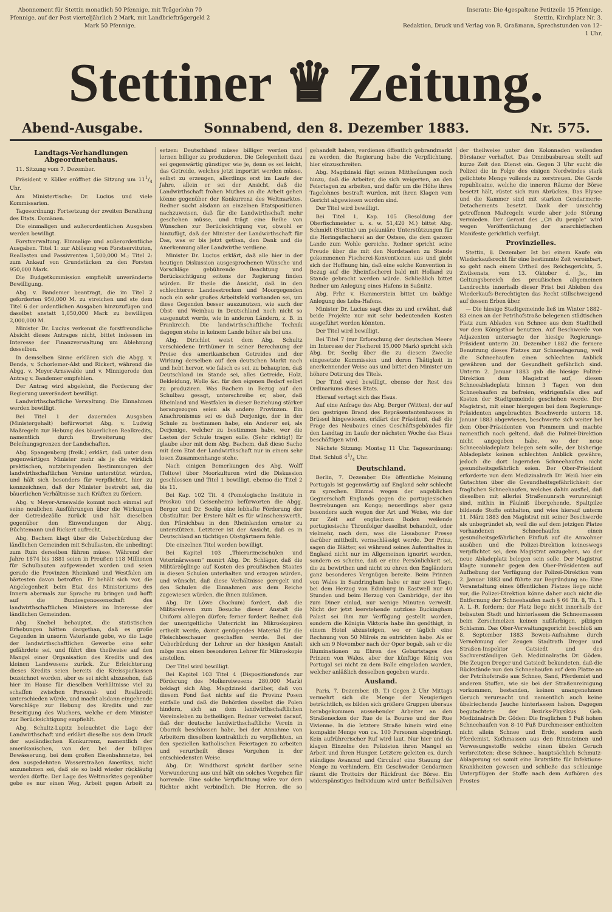Abonnement für Stettin monatlich 50 Pfennige, mit Trägerlohn 70 Pfennige, auf der Post vierteljährlich 2 Mark, mit Landbriefträgergeld 2 Mark 50 Pfennige.
Inserate: Die 4gespaltene Petitzeile 15 Pfennige.
Stettin, Kirchplatz Nr. 3.
Redaktion, Druck und Verlag von R. Graßmann, Sprechstunden von 12–1 Uhr.
Stettiner ♛ Zeitung.
Abend-Ausgabe. Sonnabend, den 8. Dezember 1883. Nr. 575.
Landtags-Verhandlungen
Abgeordnetenhaus.
11. Sitzung vom 7. Dezember.
Präsident v. Köller eröffnet die Sitzung um 111/4 Uhr.
Am Ministertische: Dr. Lucius und viele Kommissarien.
Tagesordnung: Fortsetzung der zweiten Berathung des Etats. Domänen.
Die einmaligen und außerordentlichen Ausgaben werden bewilligt.
Forstverwaltung. Einmalige und außerordentliche Ausgaben. Titel 1: zur Ablösung von Forstservituten, Reallasten und Passivrenten 1,500,000 M.; Titel 2: zum Ankauf von Grundstücken zu den Forsten 950,000 Mark.
Die Budgetkommission empfiehlt unveränderte Bewilligung.
Abg. v. Bandemer beantragt, die im Titel 2 geforderten 950,000 M. zu streichen und ste dem Titel 6 der ordentlichen Ausgaben hinzuzufügen und daselbst anstatt 1,050,000 Mark zu bewilligen 2,000,000 M.
Minister Dr. Lucius verkennt die forstfreundliche Absicht dieses Antrages nicht, bittet indessen im Interesse der Finanzverwaltung um Ablehnung desselben.
In demselben Sinne erklären sich die Abgg. v. Benda, v. Schorlemer-Alst und Rickert, während die Abgg. v. Meyer-Arnswalde und v. Minnigerode den Antrag v. Bandemer empfehlen.
Der Antrag wird abgelehnt, die Forderung der Regierung unverändert bewilligt.
Landwirthschaftliche Verwaltung. Die Einnahmen werden bewilligt.
Bei Titel 1 der dauernden Ausgaben (Ministergehalt) befürwortet Abg. v. Ludwig Maßregeln zur Hebung des bäuerlichen Realkredits, namentlich durch Erweiterung der Beleihungsgrenzen der Landschaften.
Abg. Spangenberg (freik.) erklärt, daß unter dem gegenwärtigen Minister mehr als je die wirklich praktischen, nutzbringenden Bestimmungen der landwirthschaftlichen Vereine unterstützt würden, und hält sich besonders für verpflichtet, hier zu kennzeichnen, daß der Minister bestrebt sei, die bäuerlichen Verhältnisse nach Kräften zu fördern.
Abg. v. Meyer-Arnswalde kommt noch einmal auf seine neulichen Ausführungen über die Wirkungen der Getreidezölle zurück und hält dieselben gegenüber den Einwendungen der Abgg. Büchtemann und Rickert aufrecht.
Abg. Bachem klagt über die Ueberbürdung der ländlichen Gemeinden mit Schullasten, die unbedingt zum Ruin derselben führen müsse. Während der Jahre 1874 bis 1881 seien in Preußen 118 Millionen für Schulbauten aufgewendet worden und seien gerade die Provinzen Rheinland und Westfalen am härtesten davon betroffen. Er behält sich vor, die Angelegenheit beim Etat des Ministeriums des Innern abermals zur Sprache zu bringen und hofft auf die Bundesgenossenschaft des landwirthschaftlichen Ministers im Interesse der ländlichen Gemeinden.
Abg. Knebel behauptet, die statistischen Erhebungen hätten dargethan, daß es große Gegenden in unserm Vaterlande gebe, wo die Lage der landwirthschaftlichen Gewerbe eine sehr gefährdete sei, und führt dies theilweise auf den Mangel einer Organisation des Kredits und des kleinen Landwesens zurück. Zur Erleichterung dieses Kredits seien bereits die Kreissparkassen bezeichnet worden, aber es sei nicht abzusehen, daß hier im Hause für dieselben Verhältnisse viel zu schaffen zwischen Personal- und Realkredit unterschieden würde, und macht alsdann eingehende Vorschläge zur Hebung des Kredits und zur Beseitigung des Wuchers, welche er dem Minister zur Berücksichtigung empfiehlt.
Abg. Schultz-Lupitz beleuchtet die Lage der Landwirthschaft und erklärt dieselbe aus dem Druck der ausländischen Konkurrenz, namentlich der amerikanischen, von der, bei der billigen Bewässerung, bei dem großen Eisenbahnnetze, bei den ausgedehnten Wasserstraßen Amerikas, nicht anzunehmen sei, daß sie so bald wieder rückläufig werden dürfte. Der Lage des Weltmarktes gegenüber gebe es nur einen Weg, Arbeit gegen Arbeit zu setzen: Deutschland müsse billiger werden und lernen billiger zu produzieren. Die Gelegenheit dazu sei gegenwärtig günstiger wie je, denn es sei leicht, das Getreide, welches jetzt importirt werden müsse, selbst zu erzeugen, allerdings erst im Laufe der Jahre, allein er sei der Ansicht, daß die Landwirthschaft frohen Muthes an die Arbeit gehen könne gegenüber der Konkurrenz des Weltmarktes. Redner sucht alsdann an einzelnen Etatspositionen nachzuweisen, daß für die Landwirthschaft mehr geschehen müsse, und trägt eine Reihe von Wünschen zur Berücksichtigung vor, obwohl er hinzufügt, daß der Minister der Landwirthschaft für Das, was er bis jetzt gethan, den Dank und die Anerkennung aller Landwirthe verdiene.
Minister Dr. Lucius erklärt, daß alle hier in der heutigen Diskussion ausgesprochenen Wünsche und Vorschläge gebührende Beachtung und Berücksichtigung seitens der Regierung finden würden. Er theile die Ansicht, daß in den schlechteren Landesstrecken und Moorgegenden noch ein sehr großes Arbeitsfeld vorhanden sei, um diese Gegenden besser auszunutzen, wie auch der Obst- und Weinbau in Deutschland noch nicht so ausgenutzt werde, wie in anderen Ländern, z. B. in Frankreich. Die landwirthschaftliche Technik dagegen stehe in keinem Lande höher als bei uns.
Abg. Dirichlet weist dem Abg. Schultz verschiedene Irrthümer in seiner Berechnung der Preise des amerikanischen Getreides und der Wirkung derselben auf den deutschen Markt nach und hebt hervor, wie falsch es sei, zu behaupten, daß Deutschland im Stande sei, alles Getreide, Holz, Bekleidung, Wolle &c. für den eigenen Bedarf selbst zu produziren. Was Bachem in Bezug auf den Schulbau gesagt, unterschreibe er, aber, daß Rheinland und Westfalen in dieser Beziehung stärker herangezogen seien als andere Provinzen. Ein Anachronismus sei es daß Derjenige, der in der Schule zu bestimmen habe, ein Anderer sei, als Derjenige, welcher zu bestimmen habe, wer die Lasten der Schule tragen solle. (Sehr richtig!) Er glaube aber mit dem Abg. Bachem, daß diese Sache mit dem Etat der Landwirthschaft nur in einem sehr losen Zusammenhange stehe.
Nach einigen Bemerkungen des Abg. Wolff (Teltow) über Moorkulturen wird die Diskussion geschlossen und Titel 1 bewilligt, ebenso die Titel 2 bis 11.
Bei Kap. 102 Tit. 4 (Pomologische Institute in Proskau und Geisenheim) befürworten die Abgg. Berger und Dr. Seelig eine lebhafte Förderung der Obstkultur. Der Erstere hält es für wünschenswerth, den Pfirsichbau in den Rheinlanden ernster zu unterstützen. Letzterer ist der Ansicht, daß es in Deutschland an tüchtigen Obstgärtnern fehle.
Die einzelnen Titel werden bewilligt.
Bei Kapitel 103 „Thierarzneischulen und Veterinärwesen“ monirt Abg. Dr. Schläger, daß die Militärzöglinge auf Kosten des preußischen Staates in diesen Schulen unterhalten und erzogen würden, und wünscht, daß diese Verhältnisse geregelt und den Schulen die Einnahmen aus dem Reiche zugewiesen würden, die ihnen zukämen.
Abg. Dr. Löwe (Bochum) fordert, daß die Militäreleven zum Besuche dieser Anstalt die Uniform ablegen dürfen; ferner fordert Redner, daß der unentgeltliche Unterricht im Mikroskopiren ertheilt werde, damit genügendes Material für die Fleischbeschauer geschaffen werde. Bei der Ueberbürdung der Lehrer an der hiesigen Anstalt möge man einen besonderen Lehrer für Mikroskopie anstellen.
Der Titel wird bewilligt.
Bei Kapitel 103 Titel 4 (Dispositionsfonds zur Förderung des Molkereiwesens 280,000 Mark) beklagt sich Abg. Magdzinski darüber, daß von diesem Fond fast nichts auf die Provinz Posen entfalle und daß die Behörden daselbst die Polen hindern, sich an dem landwirthschaftlichen Vereinsleben zu betheiligen. Redner verweist darauf, daß der deutsche landwirthschaftliche Verein in Obornik beschlossen habe, bei der Annahme von Arbeitern dieselben kontraktlich zu verpflichten, an den speziellen katholischen Feiertagen zu arbeiten und verurtheilt dieses Vorgehen in der entschiedensten Weise.
Abg. Dr. Windthorst spricht darüber seine Verwunderung aus und hält ein solches Vorgehen für horrende. Eine solche Verpflichtung wäre vor dem Richter nicht verbindlich. Die Herren, die so gehandelt haben, verdienen öffentlich gebrandmarkt zu werden, die Regierung habe die Verpflichtung, hier einzuschreiten.
Abg. Magdzinski fügt seinen Mittheilungen noch hinzu, daß die Arbeiter, die sich weigerten, an den Feiertagen zu arbeiten, und dafür um die Höhe ihres Tagelohnes bestraft wurden, mit ihren Klagen vom Gericht abgewiesen worden sind.
Der Titel wird bewilligt.
Bei Titel 1, Kap. 105 (Besoldung der Oberfischmeister u. s. w. 51,420 M.) bittet Abg. Schmidt (Stettin) um pekuniäre Unterstützungen für die Heringsfischerei an der Ostsee, die dem ganzen Lande zum Wohle gereiche. Redner spricht seine Freude über die mit den Nordstaaten zu Stande gekommenen Fischerei-Konventionen aus und giebt sich der Hoffnung hin, daß eine solche Konvention in Bezug auf die Rheinfischerei bald mit Holland zu Stande gebracht werden würde. Schließlich bittet Redner um Anlegung eines Hafens in Saßnitz.
Abg. Frhr. v. Hammerstein bittet um baldige Anlegung des Leba-Hafens.
Minister Dr. Lucius sagt dies zu und erwähnt, daß beide Projekte nur mit sehr bedeutenden Kosten ausgeführt werden könnten.
Der Titel wird bewilligt.
Bei Titel 7 (zur Erforschung der deutschen Meere im Interesse der Fischerei 15,000 Mark) spricht sich Abg. Dr. Seelig über die zu diesem Zwecke eingesetzte Kommission und deren Thätigkeit in anerkennender Weise aus und bittet den Minister um höhere Dotirung des Titels.
Der Titel wird bewilligt, ebenso der Rest des Ordinariums dieses Etats.
Hierauf vertagt sich das Haus.
Auf eine Anfrage des Abg. Berger (Witten), der auf den gestrigen Brand des Repräsentantenhauses in Brüssel hingewiesen, erklärt der Präsident, daß die Frage des Neubaues eines Geschäftsgebäudes für den Landtag im Laufe der nächsten Woche das Haus beschäftigen wird.
Nächste Sitzung: Montag 11 Uhr. Tagesordnung: Etat. Schluß 41/4 Uhr.
Deutschland.
Berlin, 7. Dezember. Die öffentliche Meinung Portugals ist gegenwärtig auf England sehr schlecht zu sprechen. Einmal wegen der angeblichen Gegnerschaft Englands gegen die portugiesischen Bestrebungen am Kongo; neuerdings aber ganz besonders auch wegen der Art und Weise, wie der zur Zeit auf englischem Boden weilende portugiesische Thronfolger daselbst behandelt, oder vielmehr, nach dem, was die Lissaboner Presse darüber mittheilt, vernachlässigt werde. Der Prinz, sagen die Blätter, sei während seines Aufenthaltes in England nicht nur im Allgemeinen ignorirt worden, sondern es scheine, daß er eine Persönlichkeit sei, die zu bewirthen und nicht zu ehren den Engländern ganz besonderes Vergnügen bereite. Beim Prinzen von Wales in Sandringham habe er nur zwei Tage, bei dem Herzog von Edinburg in Eastwell nur 40 Stunden und beim Herzog von Cambridge, der ihn zum Diner einlud, nur wenige Minuten verweilt. Nicht der jetzt leerstehende nutzlose Buckingham Palast sei ihm zur Verfügung gestellt worden, sondern die Königin Viktoria habe ihn genöthigt, in einem Hotel abzusteigen, wo er täglich eine Rechnung von 50 Milreis zu entrichten habe. Als er sich am 9 November nach der Oper begab, sah er die Illuminationen zu Ehren des Geburtstages des Prinzen von Wales, aber der künftige König von Portugal sei nicht zu dem Balle eingeladen worden, welcher anläßlich desselben gegeben wurde.
Ausland.
Paris, 7. Dezember. (B. T.) Gegen 2 Uhr Mittags vermehrt sich die Menge der Neugierigen beträchtlich, es bilden sich größere Gruppen überaus herabgekommen aussehender Arbeiter an den Straßenecken der Rue de la Bourse und der Rue Vivienne. In die letztere Straße hinein wird eine kompakte Menge von ca. 100 Personen abgedrängt. Kein aufrührerischer Ruf wird laut. Nur hier und da klagen Einzelne den Polizisten ihren Mangel an Arbeit und ihren Hunger. Letztere geleiten es, durch ständiges Avancez! und Circulez! eine Stauung der Menge zu verhindern. Ein Geschwader Gendarmen räumt die Trottoirs der Rückfront der Börse. Ein widerspänstiges Individuum wird unter Beifallsalven der theilweise unter den Kolonnaden weilenden Börsianer verhaftet. Das Omnibusbureau stellt auf kurze Zeit den Dienst ein. Gegen 3 Uhr sucht die Polizei die in Folge des eisigen Nordwindes stark gelichtete Menge vollends zu zerstreuen. Die Garde republicaine, welche die inneren Räume der Börse besetzt hält, rüstet sich zum Abrücken. Das Elysee und die Kammer sind mit starken Gendarmerie-Detachements besetzt. Dank der umsichtig getroffenen Maßregeln wurde aber jede Störung vermieden. Der Gerant des „Cri du peuple“ wird wegen Veröffentlichung der anarchistischen Manifeste gerichtlich verfolgt.
Provinzielles.
Stettin, 8. Dezember. Ist bei einem Kaufe ein Wiederkaufsrecht für eine bestimmte Zeit vereinbart, so geht nach einem Urtheil des Reichsgerichts, 5. Zivilsenats, vom 13. Oktober d. Js., im Geltungsbereich des preußischen allgemeinen Landrechts innerhalb dieser Frist bei Ableben des Wiederkaufs-Berechtigten das Recht stillschweigend auf dessen Erben über.
— Die hiesige Stadtgemeinde ließ im Winter 1882–83 einen an der Petrihofstraße belegenen städtischen Platz zum Abladen von Schnee aus dem Stadttheil vor dem Königsthor benutzen. Auf Beschwerde von Adjazenten untersagte der hiesige Regierungs-Präsident unterm 20. Dezember 1882 die fernere Benutzung dieses Platzes zur Schneelagerung, weil die Schneehaufen einen schlechten Anblick gewähren und der Gesundheit gefährlich sind. Unterm 2. Januar 1883 gab die hiesige Polizei-Direktion dem Magistrat auf, diesen Schneeabladeplatz binnen 3 Tagen von den Schneehaufen zu befreien, widrigenfalls dies auf Kosten der Stadtgemeinde geschehen werde. Der Magistrat, mit einer hiergegen bei dem Regierungs-Präsidenten angebrachten Beschwerde unterm 18. Januar 1883 abgewiesen, beschwerte sich weiter bei dem Ober-Präsidenten von Pommern und machte namentlich noch geltend, daß die Polizei-Direktion nicht angegeben habe, wo der neue Schneeabladeplatz belegen sein solle, der bisherige Abladeplatz keinen schlechten Anblick gewähre, jedoch die dort lagernden Schneehaufen nicht gesundheitsgefährlich seien. Der Ober-Präsident erforderte von dem Medizinalrath Dr. Weiß hier ein Gutachten über die Gesundheitsgefährlichkeit der fraglichen Schneehaufen, welches dahin ausfiel, daß dieselben mit allerlei Straßenunrath verunreinigt sind, mithin in Fäulniß übergehende, Spaltpilze bildende Stoffe enthalten, und wies hierauf unterm 11. März 1883 den Magistrat mit seiner Beschwerde als unbegründet ab, weil die auf dem jetzigen Platze vorhandenen Schneehaufen einen gesundheitsgefährlichen Einfluß auf die Anwohner ausüben und die Polizei-Direktion keineswegs verpflichtet sei, dem Magistrat anzugeben, wo der neue Abladeplatz belegen sein solle. Der Magistrat klagte nunmehr gegen den Ober-Präsidenten auf Aufhebung der Verfügung der Polizei-Direktion vom 2. Januar 1883 und führte zur Begründung an: Eine Veranstaltung eines öffentlichen Platzes liege nicht vor, die Polizei-Direktion könne daher auch nicht die Entfernung der Schneehaufen nach § 66 Tit. 8, Th. 1 A. L.-R. fordern; der Platz liege nicht innerhalb der bebauten Stadt und hinterlassen die Schneemassen beim Zerschmelzen keinen nußfarbigen, pilzigen Schlamm. Das Ober-Verwaltungsgericht beschloß am 8. September 1883 Beweis-Aufnahme durch Vernehmung der Zeugen Stadtrath Dreger und Straßen-Inspektor Gatsiedt und des Sachverständigen Geh. Medizinalraths Dr. Göden. Die Zeugen Dreger und Gatsiedt bekundeten, daß die Rückstände von den Schneehaufen auf dem Platze an der Petrihofstraße aus Schnee, Sand, Pferdemist und anderen Stoffen, wie sie bei der Straßenreinigung vorkommen, bestanden, keinen unangenehmen Geruch verursacht und namentlich auch keine übelriechende Jauche hinterlassen haben. Dagegen begutachtete der Bezirks-Physikus Geh. Medizinalrath Dr. Göden: Die fraglichen 5 Fuß hohen Schneehaufen von 8–10 Fuß Durchmesser enthielten nicht allein Schnee und Erde, sondern auch Pferdemist, Kothmassen aus den Rinnsteinen und Verwesungsstoffe welche einen übelen Geruch verbreiteten; diese Schnee-, hauptsächlich Schmutz-Ablagerung sei somit eine Brutstätte für Infektions-Krankheiten gewesen und schließe das schleunige Unterpflügen der Stoffe nach dem Aufhören des Frostes